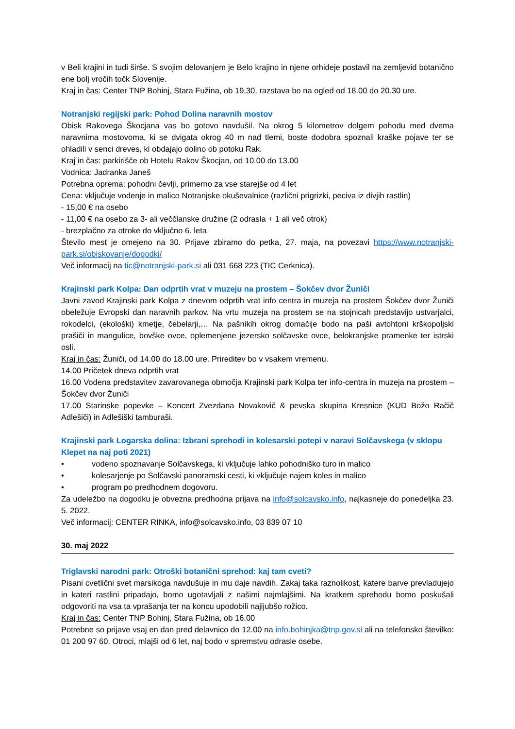v Beli krajini in tudi širše. S svojim delovanjem je Belo krajino in njene orhideje postavil na zemljevid botanično ene bolj vročih točk Slovenije.
Kraj in čas: Center TNP Bohinj, Stara Fužina, ob 19.30, razstava bo na ogled od 18.00 do 20.30 ure.
Notranjski regijski park: Pohod Dolina naravnih mostov
Obisk Rakovega Škocjana vas bo gotovo navdušil. Na okrog 5 kilometrov dolgem pohodu med dvema naravnima mostovoma, ki se dvigata okrog 40 m nad tlemi, boste dodobra spoznali kraške pojave ter se ohladili v senci dreves, ki obdajajo dolino ob potoku Rak.
Kraj in čas: parkirišče ob Hotelu Rakov Škocjan, od 10.00 do 13.00
Vodnica: Jadranka Janeš
Potrebna oprema: pohodni čevlji, primerno za vse starejše od 4 let
Cena: vključuje vodenje in malico Notranjske okuševalnice (različni prigrizki, peciva iz divjih rastlin)
- 15,00 € na osebo
- 11,00 € na osebo za 3- ali veččlanske družine (2 odrasla + 1 ali več otrok)
- brezplačno za otroke do vključno 6. leta
Število mest je omejeno na 30. Prijave zbiramo do petka, 27. maja, na povezavi https://www.notranjski-park.si/obiskovanje/dogodki/
Več informacij na tic@notranjski-park.si ali 031 668 223 (TIC Cerknica).
Krajinski park Kolpa: Dan odprtih vrat v muzeju na prostem – Šokčev dvor Žuniči
Javni zavod Krajinski park Kolpa z dnevom odprtih vrat info centra in muzeja na prostem Šokčev dvor Žuniči obeležuje Evropski dan naravnih parkov. Na vrtu muzeja na prostem se na stojnicah predstavijo ustvarjalci, rokodelci, (ekološki) kmetje, čebelarji,… Na pašnikih okrog domačije bodo na paši avtohtoni krškopoljski prašiči in mangulice, bovške ovce, oplemenjene jezersko solčavske ovce, belokranjske pramenke ter istrski osli.
Kraj in čas: Žuniči, od 14.00 do 18.00 ure. Prireditev bo v vsakem vremenu.
14.00 Pričetek dneva odprtih vrat
16.00 Vodena predstavitev zavarovanega območja Krajinski park Kolpa ter info-centra in muzeja na prostem – Šokčev dvor Žuniči
17.00 Starinske popevke – Koncert Zvezdana Novakovič & pevska skupina Kresnice (KUD Božo Račič Adlešiči) in Adlešiški tamburaši.
Krajinski park Logarska dolina: Izbrani sprehodi in kolesarski potepi v naravi Solčavskega (v sklopu Klepet na naj poti 2021)
• vodeno spoznavanje Solčavskega, ki vključuje lahko pohodniško turo in malico
• kolesarjenje po Solčavski panoramski cesti, ki vključuje najem koles in malico
• program po predhodnem dogovoru.
Za udeležbo na dogodku je obvezna predhodna prijava na info@solcavsko.info, najkasneje do ponedeljka 23. 5. 2022.
Več informacij: CENTER RINKA, info@solcavsko.info, 03 839 07 10
30. maj 2022
Triglavski narodni park: Otroški botanični sprehod: kaj tam cveti?
Pisani cvetlični svet marsikoga navdušuje in mu daje navdih. Zakaj taka raznolikost, katere barve prevladujejo in kateri rastlini pripadajo, bomo ugotavljali z našimi najmlajšimi. Na kratkem sprehodu bomo poskušali odgovoriti na vsa ta vprašanja ter na koncu upodobili najljubšo rožico.
Kraj in čas: Center TNP Bohinj, Stara Fužina, ob 16.00
Potrebne so prijave vsaj en dan pred delavnico do 12.00 na info.bohinjka@tnp.gov.si ali na telefonsko številko: 01 200 97 60. Otroci, mlajši od 6 let, naj bodo v spremstvu odrasle osebe.